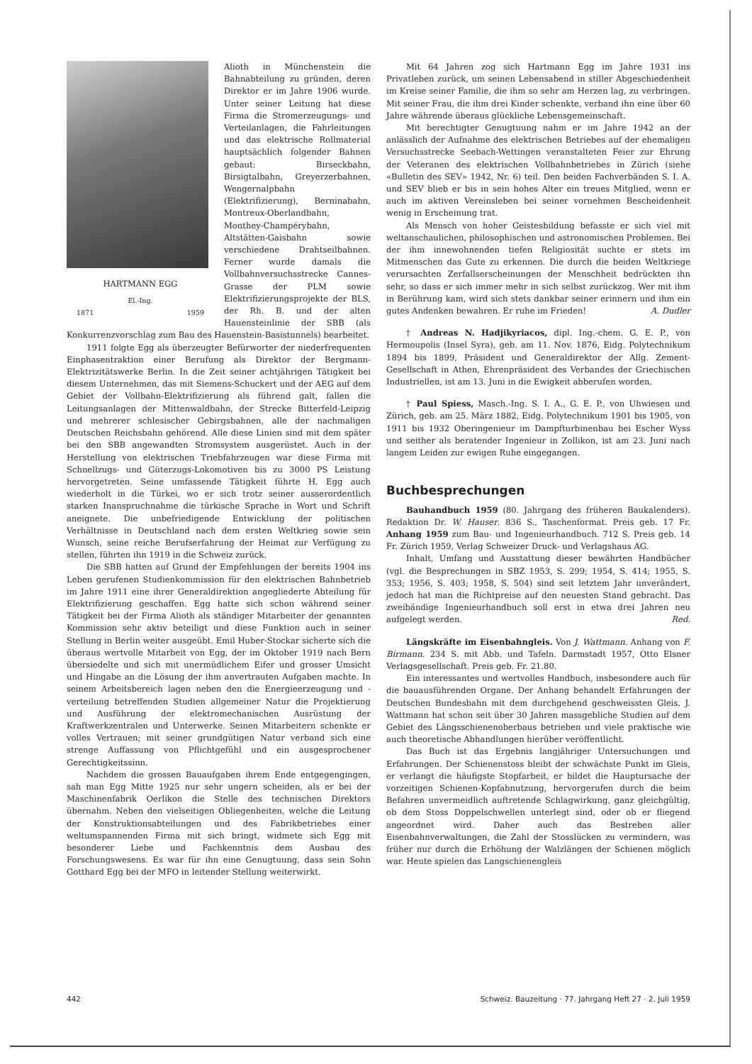HARTMANN EGG
El.-Ing.
1871 1959
Alioth in Münchenstein die Bahnabteilung zu gründen, deren Direktor er im Jahre 1906 wurde. Unter seiner Leitung hat diese Firma die Stromerzeugungs- und Verteilanlagen, die Fahrleitungen und das elektrische Rollmaterial hauptsächlich folgender Bahnen gebaut: Birseckbahn, Birsigtalbahn, Greyerzerbahnen, Wengernalpbahn (Elektrifizierung), Berninabahn, Montreux-Oberlandbahn, Monthey-Champérybahn, Altstätten-Gaisbahn sowie verschiedene Drahtseilbahnen. Ferner wurde damals die Vollbahnversuchsstrecke Cannes-Grasse der PLM sowie Elektrifizierungsprojekte der BLS, der Rh. B. und der alten Hauensteinlinie der SBB (als Konkurrenzvorschlag zum Bau des Hauenstein-Basistunnels) bearbeitet.
1911 folgte Egg als überzeugter Befürworter der niederfrequenten Einphasentraktion einer Berufung als Direktor der Bergmann-Elektrizitätswerke Berlin. In die Zeit seiner achtjährigen Tätigkeit bei diesem Unternehmen, das mit Siemens-Schuckert und der AEG auf dem Gebiet der Vollbahn-Elektrifizierung als führend galt, fallen die Leitungsanlagen der Mittenwaldbahn, der Strecke Bitterfeld-Leipzig und mehrerer schlesischer Gebirgsbahnen, alle der nachmaligen Deutschen Reichsbahn gehörend. Alle diese Linien sind mit dem später bei den SBB angewandten Stromsystem ausgerüstet. Auch in der Herstellung von elektrischen Triebfahrzeugen war diese Firma mit Schnellzugs- und Güterzugs-Lokomotiven bis zu 3000 PS Leistung hervorgetreten. Seine umfassende Tätigkeit führte H. Egg auch wiederholt in die Türkei, wo er sich trotz seiner ausserordentlich starken Inanspruchnahme die türkische Sprache in Wort und Schrift aneignete. Die unbefriedigende Entwicklung der politischen Verhältnisse in Deutschland nach dem ersten Weltkrieg sowie sein Wunsch, seine reiche Berufserfahrung der Heimat zur Verfügung zu stellen, führten ihn 1919 in die Schweiz zurück.
Die SBB hatten auf Grund der Empfehlungen der bereits 1904 ins Leben gerufenen Studienkommission für den elektrischen Bahnbetrieb im Jahre 1911 eine ihrer Generaldirektion angegliederte Abteilung für Elektrifizierung geschaffen. Egg hatte sich schon während seiner Tätigkeit bei der Firma Alioth als ständiger Mitarbeiter der genannten Kommission sehr aktiv beteiligt und diese Funktion auch in seiner Stellung in Berlin weiter ausgeübt. Emil Huber-Stockar sicherte sich die überaus wertvolle Mitarbeit von Egg, der im Oktober 1919 nach Bern übersiedelte und sich mit unermüdlichem Eifer und grosser Umsicht und Hingabe an die Lösung der ihm anvertrauten Aufgaben machte. In seinem Arbeitsbereich lagen neben den die Energieerzeugung und -verteilung betreffenden Studien allgemeiner Natur die Projektierung und Ausführung der elektromechanischen Ausrüstung der Kraftwerkzentralen und Unterwerke. Seinen Mitarbeitern schenkte er volles Vertrauen; mit seiner grundgütigen Natur verband sich eine strenge Auffassung von Pflichtgefühl und ein ausgesprochener Gerechtigkeitssinn.
Nachdem die grossen Bauaufgaben ihrem Ende entgegengingen, sah man Egg Mitte 1925 nur sehr ungern scheiden, als er bei der Maschinenfabrik Oerlikon die Stelle des technischen Direktors übernahm. Neben den vielseitigen Obliegenheiten, welche die Leitung der Konstruktionsabteilungen und des Fabrikbetriebes einer weltumspannenden Firma mit sich bringt, widmete sich Egg mit besonderer Liebe und Fachkenntnis dem Ausbau des Forschungswesens. Es war für ihn eine Genugtuung, dass sein Sohn Gotthard Egg bei der MFO in leitender Stellung weiterwirkt.
Mit 64 Jahren zog sich Hartmann Egg im Jahre 1931 ins Privatleben zurück, um seinen Lebensabend in stiller Abgeschiedenheit im Kreise seiner Familie, die ihm so sehr am Herzen lag, zu verbringen. Mit seiner Frau, die ihm drei Kinder schenkte, verband ihn eine über 60 Jahre währende überaus glückliche Lebensgemeinschaft.
Mit berechtigter Genugtuung nahm er im Jahre 1942 an der anlässlich der Aufnahme des elektrischen Betriebes auf der ehemaligen Versuchsstrecke Seebach-Wettingen veranstalteten Feier zur Ehrung der Veteranen des elektrischen Vollbahnbetriebes in Zürich (siehe «Bulletin des SEV» 1942, Nr. 6) teil. Den beiden Fachverbänden S. I. A. und SEV blieb er bis in sein hohes Alter ein treues Mitglied, wenn er auch im aktiven Vereinsleben bei seiner vornehmen Bescheidenheit wenig in Erscheinung trat.
Als Mensch von hoher Geistesbildung befasste er sich viel mit weltanschaulichen, philosophischen und astronomischen Problemen. Bei der ihm innewohnenden tiefen Religiosität suchte er stets im Mitmenschen das Gute zu erkennen. Die durch die beiden Weltkriege verursachten Zerfallserscheinungen der Menschheit bedrückten ihn sehr, so dass er sich immer mehr in sich selbst zurückzog. Wer mit ihm in Berührung kam, wird sich stets dankbar seiner erinnern und ihm ein gutes Andenken bewahren. Er ruhe im Frieden! A. Dudler
† Andreas N. Hadjikyriacos, dipl. Ing.-chem. G. E. P., von Hermoupolis (Insel Syra), geb. am 11. Nov. 1876, Eidg. Polytechnikum 1894 bis 1899, Präsident und Generaldirektor der Allg. Zement-Gesellschaft in Athen, Ehrenpräsident des Verbandes der Griechischen Industriellen, ist am 13. Juni in die Ewigkeit abberufen worden.
† Paul Spiess, Masch.-Ing. S. I. A., G. E. P., von Uhwiesen und Zürich, geb. am 25. März 1882, Eidg. Polytechnikum 1901 bis 1905, von 1911 bis 1932 Oberingenieur im Dampfturbinenbau bei Escher Wyss und seither als beratender Ingenieur in Zollikon, ist am 23. Juni nach langem Leiden zur ewigen Ruhe eingegangen.
Buchbesprechungen
Bauhandbuch 1959 (80. Jahrgang des früheren Baukalenders). Redaktion Dr. W. Hauser. 836 S., Taschenformat. Preis geb. 17 Fr. Anhang 1959 zum Bau- und Ingenieurhandbuch. 712 S. Preis geb. 14 Fr. Zürich 1959, Verlag Schweizer Druck- und Verlagshaus AG.
Inhalt, Umfang und Ausstattung dieser bewährten Handbücher (vgl. die Besprechungen in SBZ 1953, S. 299; 1954, S. 414; 1955, S. 353; 1956, S. 403; 1958, S. 504) sind seit letztem Jahr unverändert, jedoch hat man die Richtpreise auf den neuesten Stand gebracht. Das zweibändige Ingenieurhandbuch soll erst in etwa drei Jahren neu aufgelegt werden. Red.
Längskräfte im Eisenbahngleis. Von J. Wattmann. Anhang von F. Birmann. 234 S. mit Abb. und Tafeln. Darmstadt 1957, Otto Elsner Verlagsgesellschaft. Preis geb. Fr. 21.80.
Ein interessantes und wertvolles Handbuch, insbesondere auch für die bauausführenden Organe. Der Anhang behandelt Erfahrungen der Deutschen Bundesbahn mit dem durchgehend geschweissten Gleis. J. Wattmann hat schon seit über 30 Jahren massgebliche Studien auf dem Gebiet des Längsschienenoberbaus betrieben und viele praktische wie auch theoretische Abhandlungen hierüber veröffentlicht.
Das Buch ist das Ergebnis langjähriger Untersuchungen und Erfahrungen. Der Schienenstoss bleibt der schwächste Punkt im Gleis, er verlangt die häufigste Stopfarbeit, er bildet die Hauptursache der vorzeitigen Schienen-Kopfabnutzung, hervorgerufen durch die beim Befahren unvermeidlich auftretende Schlagwirkung, ganz gleichgültig, ob dem Stoss Doppelschwellen unterlegt sind, oder ob er fliegend angeordnet wird. Daher auch das Bestreben aller Eisenbahnverwaltungen, die Zahl der Stosslücken zu vermindern, was früher nur durch die Erhöhung der Walzlängen der Schienen möglich war. Heute spielen das Langschienengleis
442 Schweiz. Bauzeitung · 77. Jahrgang Heft 27 · 2. Juli 1959